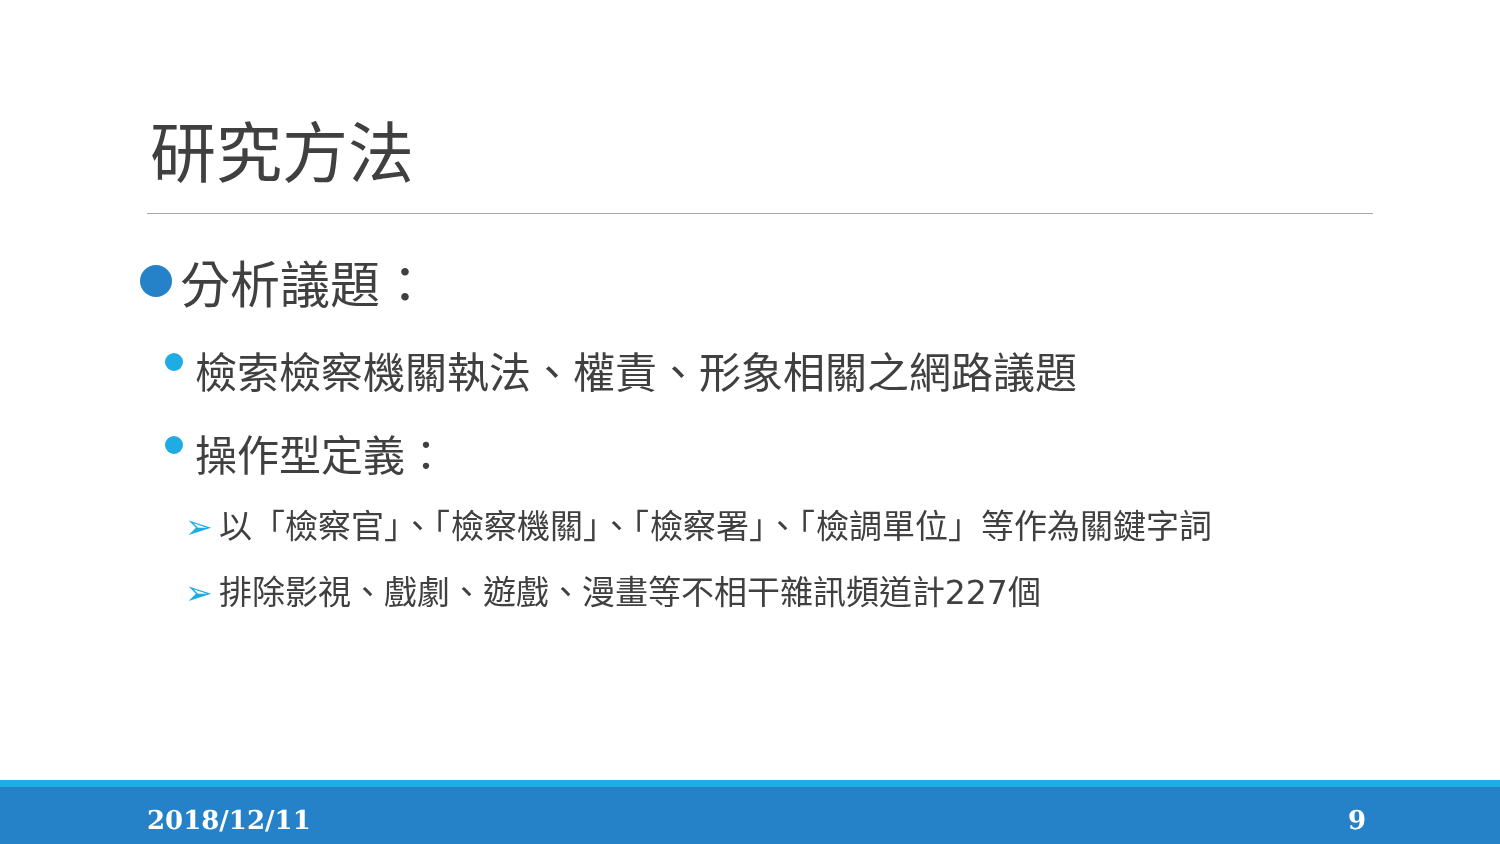研究方法
分析議題：
檢索檢察機關執法、權責、形象相關之網路議題
操作型定義：
➢ 以「檢察官」、「檢察機關」、「檢察署」、「檢調單位」等作為關鍵字詞
➢ 排除影視、戲劇、遊戲、漫畫等不相干雜訊頻道計227個
2018/12/11 9